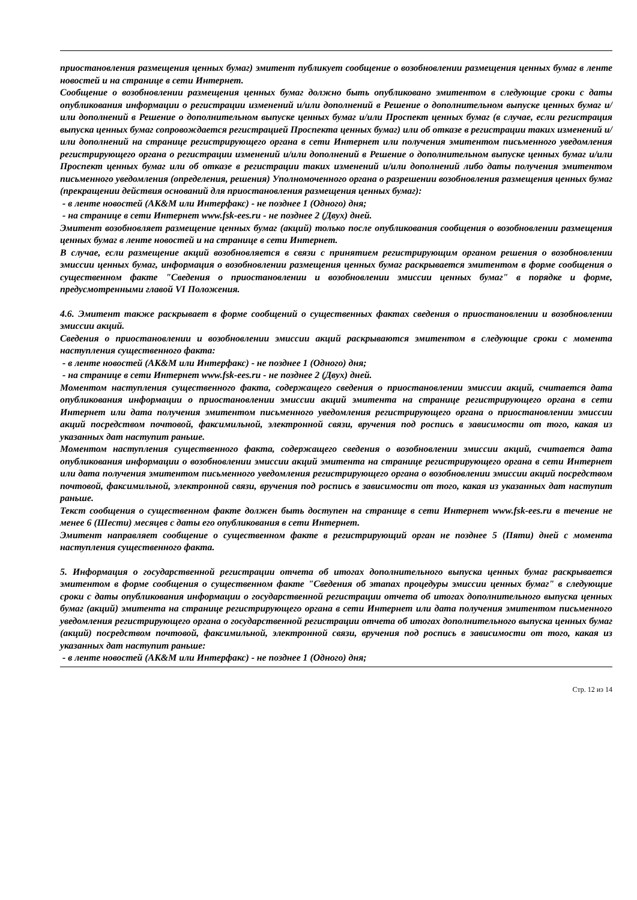приостановления размещения ценных бумаг) эмитент публикует сообщение о возобновлении размещения ценных бумаг в ленте новостей и на странице в сети Интернет.
Сообщение о возобновлении размещения ценных бумаг должно быть опубликовано эмитентом в следующие сроки с даты опубликования информации о регистрации изменений и/или дополнений в Решение о дополнительном выпуске ценных бумаг и/или дополнений в Решение о дополнительном выпуске ценных бумаг и/или Проспект ценных бумаг (в случае, если регистрация выпуска ценных бумаг сопровождается регистрацией Проспекта ценных бумаг) или об отказе в регистрации таких изменений и/или дополнений на странице регистрирующего органа в сети Интернет или получения эмитентом письменного уведомления регистрирующего органа о регистрации изменений и/или дополнений в Решение о дополнительном выпуске ценных бумаг и/или Проспект ценных бумаг или об отказе в регистрации таких изменений и/или дополнений либо даты получения эмитентом письменного уведомления (определения, решения) Уполномоченного органа о разрешении возобновления размещения ценных бумаг (прекращении действия оснований для приостановления размещения ценных бумаг):
- в ленте новостей (АК&М или Интерфакс) - не позднее 1 (Одного) дня;
- на странице в сети Интернет www.fsk-ees.ru - не позднее 2 (Двух) дней.
Эмитент возобновляет размещение ценных бумаг (акций) только после опубликования сообщения о возобновлении размещения ценных бумаг в ленте новостей и на странице в сети Интернет.
В случае, если размещение акций возобновляется в связи с принятием регистрирующим органом решения о возобновлении эмиссии ценных бумаг, информация о возобновлении размещения ценных бумаг раскрывается эмитентом в форме сообщения о существенном факте "Сведения о приостановлении и возобновлении эмиссии ценных бумаг" в порядке и форме, предусмотренными главой VI Положения.
4.6. Эмитент также раскрывает в форме сообщений о существенных фактах сведения о приостановлении и возобновлении эмиссии акций.
Сведения о приостановлении и возобновлении эмиссии акций раскрываются эмитентом в следующие сроки с момента наступления существенного факта:
- в ленте новостей (АК&М или Интерфакс) - не позднее 1 (Одного) дня;
- на странице в сети Интернет www.fsk-ees.ru - не позднее 2 (Двух) дней.
Моментом наступления существенного факта, содержащего сведения о приостановлении эмиссии акций, считается дата опубликования информации о приостановлении эмиссии акций эмитента на странице регистрирующего органа в сети Интернет или дата получения эмитентом письменного уведомления регистрирующего органа о приостановлении эмиссии акций посредством почтовой, факсимильной, электронной связи, вручения под роспись в зависимости от того, какая из указанных дат наступит раньше.
Моментом наступления существенного факта, содержащего сведения о возобновлении эмиссии акций, считается дата опубликования информации о возобновлении эмиссии акций эмитента на странице регистрирующего органа в сети Интернет или дата получения эмитентом письменного уведомления регистрирующего органа о возобновлении эмиссии акций посредством почтовой, факсимильной, электронной связи, вручения под роспись в зависимости от того, какая из указанных дат наступит раньше.
Текст сообщения о существенном факте должен быть доступен на странице в сети Интернет www.fsk-ees.ru в течение не менее 6 (Шести) месяцев с даты его опубликования в сети Интернет.
Эмитент направляет сообщение о существенном факте в регистрирующий орган не позднее 5 (Пяти) дней с момента наступления существенного факта.
5. Информация о государственной регистрации отчета об итогах дополнительного выпуска ценных бумаг раскрывается эмитентом в форме сообщения о существенном факте "Сведения об этапах процедуры эмиссии ценных бумаг" в следующие сроки с даты опубликования информации о государственной регистрации отчета об итогах дополнительного выпуска ценных бумаг (акций) эмитента на странице регистрирующего органа в сети Интернет или дата получения эмитентом письменного уведомления регистрирующего органа о государственной регистрации отчета об итогах дополнительного выпуска ценных бумаг (акций) посредством почтовой, факсимильной, электронной связи, вручения под роспись в зависимости от того, какая из указанных дат наступит раньше:
- в ленте новостей (АК&М или Интерфакс) - не позднее 1 (Одного) дня;
Стр. 12 из 14